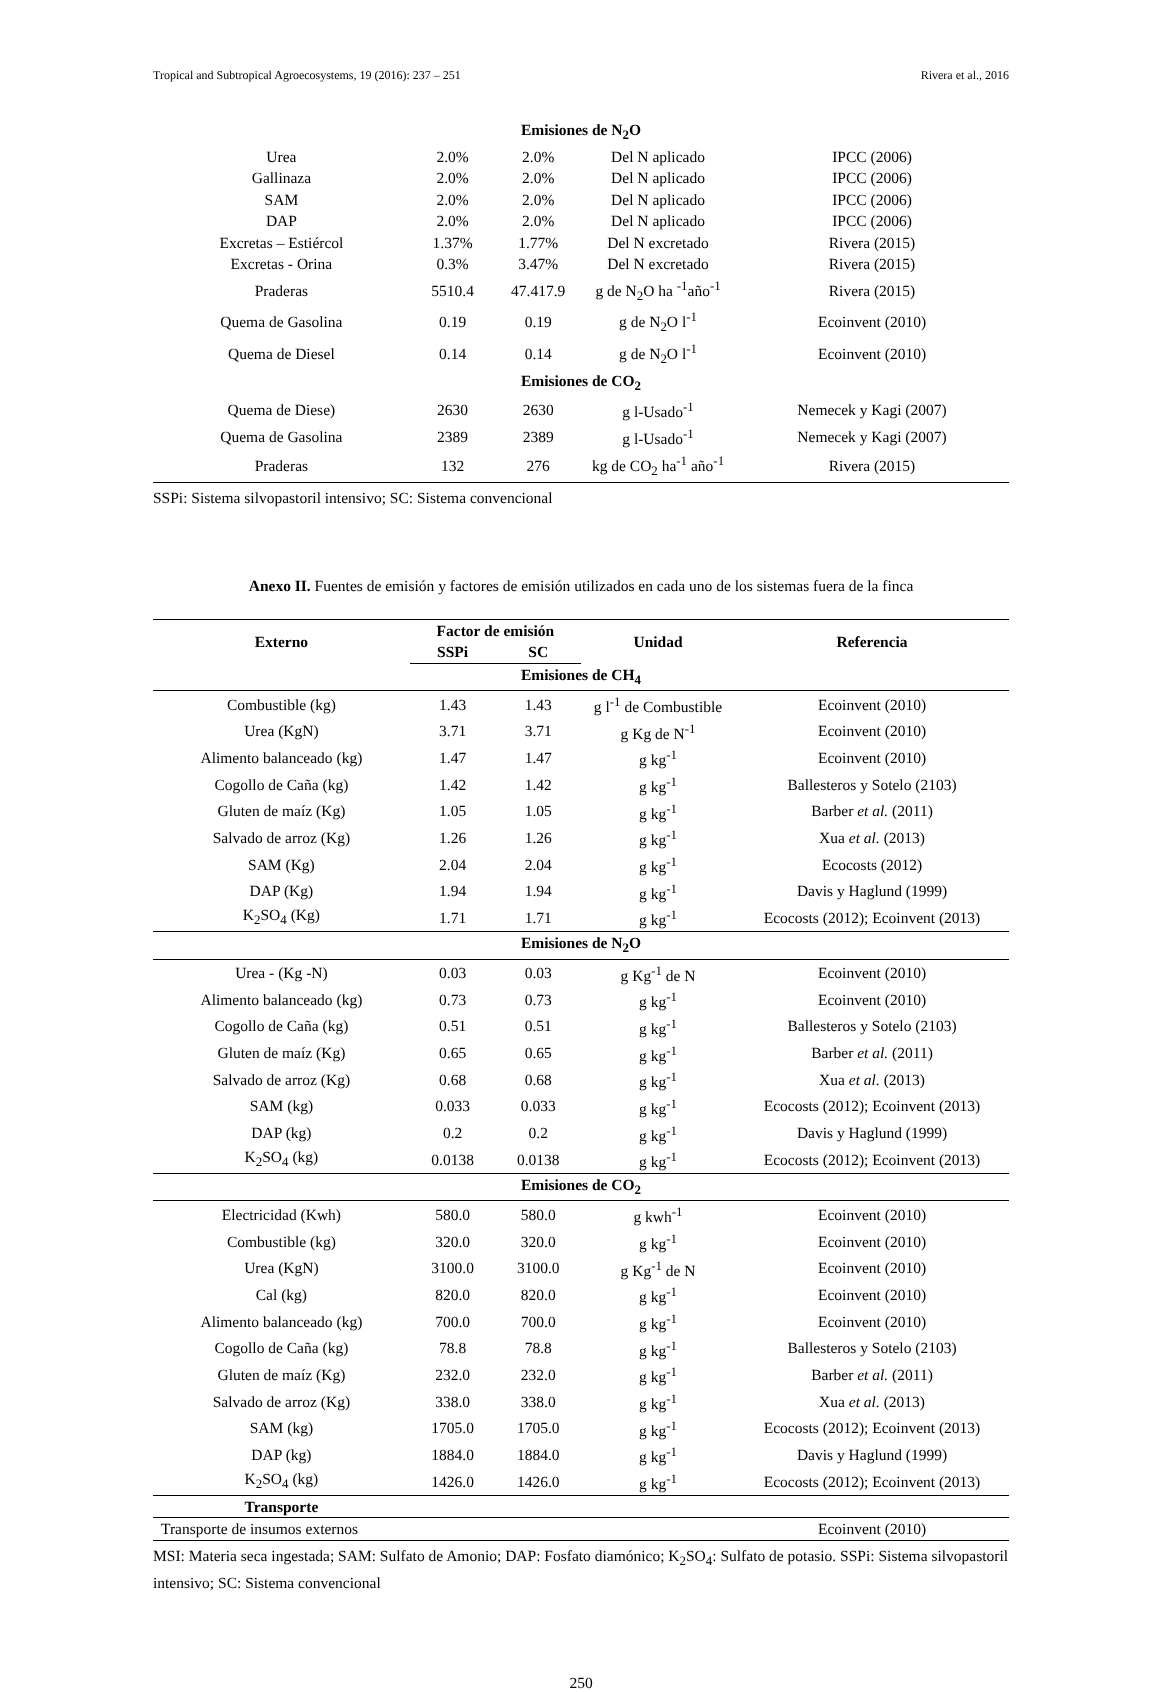Tropical and Subtropical Agroecosystems, 19 (2016): 237 – 251 Rivera et al., 2016
| Emisiones de N<sub>2</sub>O | | | | |
| Urea | 2.0% | 2.0% | Del N aplicado | IPCC (2006) |
| Gallinaza | 2.0% | 2.0% | Del N aplicado | IPCC (2006) |
| SAM | 2.0% | 2.0% | Del N aplicado | IPCC (2006) |
| DAP | 2.0% | 2.0% | Del N aplicado | IPCC (2006) |
| Excretas – Estiércol | 1.37% | 1.77% | Del N excretado | Rivera (2015) |
| Excretas - Orina | 0.3% | 3.47% | Del N excretado | Rivera (2015) |
| Praderas | 5510.4 | 47.417.9 | g de N<sub>2</sub>O ha <sup>-1</sup>año<sup>-1</sup> | Rivera (2015) |
| Quema de Gasolina | 0.19 | 0.19 | g de N<sub>2</sub>O l<sup>-1</sup> | Ecoinvent (2010) |
| Quema de Diesel | 0.14 | 0.14 | g de N<sub>2</sub>O l<sup>-1</sup> | Ecoinvent (2010) |
| Emisiones de CO<sub>2</sub> | | | | |
| Quema de Diese) | 2630 | 2630 | g l-Usado<sup>-1</sup> | Nemecek y Kagi (2007) |
| Quema de Gasolina | 2389 | 2389 | g l-Usado<sup>-1</sup> | Nemecek y Kagi (2007) |
| Praderas | 132 | 276 | kg de CO<sub>2</sub> ha<sup>-1</sup> año<sup>-1</sup> | Rivera (2015) |
SSPi: Sistema silvopastoril intensivo; SC: Sistema convencional
Anexo II. Fuentes de emisión y factores de emisión utilizados en cada uno de los sistemas fuera de la finca
| Externo | Factor de emisión | | Unidad | Referencia |
| --- | --- | --- | --- | --- |
| | SSPi | SC | | |
| Emisiones de CH<sub>4</sub> | | | | |
| Combustible (kg) | 1.43 | 1.43 | g l<sup>-1</sup> de Combustible | Ecoinvent (2010) |
| Urea (KgN) | 3.71 | 3.71 | g Kg de N<sup>-1</sup> | Ecoinvent (2010) |
| Alimento balanceado (kg) | 1.47 | 1.47 | g kg<sup>-1</sup> | Ecoinvent (2010) |
| Cogollo de Caña (kg) | 1.42 | 1.42 | g kg<sup>-1</sup> | Ballesteros y Sotelo (2103) |
| Gluten de maíz (Kg) | 1.05 | 1.05 | g kg<sup>-1</sup> | Barber et al. (2011) |
| Salvado de arroz (Kg) | 1.26 | 1.26 | g kg<sup>-1</sup> | Xua et al. (2013) |
| SAM (Kg) | 2.04 | 2.04 | g kg<sup>-1</sup> | Ecocosts (2012) |
| DAP (Kg) | 1.94 | 1.94 | g kg<sup>-1</sup> | Davis y Haglund (1999) |
| K<sub>2</sub>SO<sub>4</sub> (Kg) | 1.71 | 1.71 | g kg<sup>-1</sup> | Ecocosts (2012); Ecoinvent (2013) |
| Emisiones de N<sub>2</sub>O | | | | |
| Urea - (Kg -N) | 0.03 | 0.03 | g Kg<sup>-1</sup> de N | Ecoinvent (2010) |
| Alimento balanceado (kg) | 0.73 | 0.73 | g kg<sup>-1</sup> | Ecoinvent (2010) |
| Cogollo de Caña (kg) | 0.51 | 0.51 | g kg<sup>-1</sup> | Ballesteros y Sotelo (2103) |
| Gluten de maíz (Kg) | 0.65 | 0.65 | g kg<sup>-1</sup> | Barber et al. (2011) |
| Salvado de arroz (Kg) | 0.68 | 0.68 | g kg<sup>-1</sup> | Xua et al. (2013) |
| SAM (kg) | 0.033 | 0.033 | g kg<sup>-1</sup> | Ecocosts (2012); Ecoinvent (2013) |
| DAP (kg) | 0.2 | 0.2 | g kg<sup>-1</sup> | Davis y Haglund (1999) |
| K<sub>2</sub>SO<sub>4</sub> (kg) | 0.0138 | 0.0138 | g kg<sup>-1</sup> | Ecocosts (2012); Ecoinvent (2013) |
| Emisiones de CO<sub>2</sub> | | | | |
| Electricidad (Kwh) | 580.0 | 580.0 | g kwh<sup>-1</sup> | Ecoinvent (2010) |
| Combustible (kg) | 320.0 | 320.0 | g kg<sup>-1</sup> | Ecoinvent (2010) |
| Urea (KgN) | 3100.0 | 3100.0 | g Kg<sup>-1</sup> de N | Ecoinvent (2010) |
| Cal (kg) | 820.0 | 820.0 | g kg<sup>-1</sup> | Ecoinvent (2010) |
| Alimento balanceado (kg) | 700.0 | 700.0 | g kg<sup>-1</sup> | Ecoinvent (2010) |
| Cogollo de Caña (kg) | 78.8 | 78.8 | g kg<sup>-1</sup> | Ballesteros y Sotelo (2103) |
| Gluten de maíz (Kg) | 232.0 | 232.0 | g kg<sup>-1</sup> | Barber et al. (2011) |
| Salvado de arroz (Kg) | 338.0 | 338.0 | g kg<sup>-1</sup> | Xua et al. (2013) |
| SAM (kg) | 1705.0 | 1705.0 | g kg<sup>-1</sup> | Ecocosts (2012); Ecoinvent (2013) |
| DAP (kg) | 1884.0 | 1884.0 | g kg<sup>-1</sup> | Davis y Haglund (1999) |
| K<sub>2</sub>SO<sub>4</sub> (kg) | 1426.0 | 1426.0 | g kg<sup>-1</sup> | Ecocosts (2012); Ecoinvent (2013) |
| Transporte | | | | |
| Transporte de insumos externos | | | | Ecoinvent (2010) |
MSI: Materia seca ingestada; SAM: Sulfato de Amonio; DAP: Fosfato diamónico; K<sub>2</sub>SO<sub>4</sub>: Sulfato de potasio. SSPi: Sistema silvopastoril intensivo; SC: Sistema convencional
250